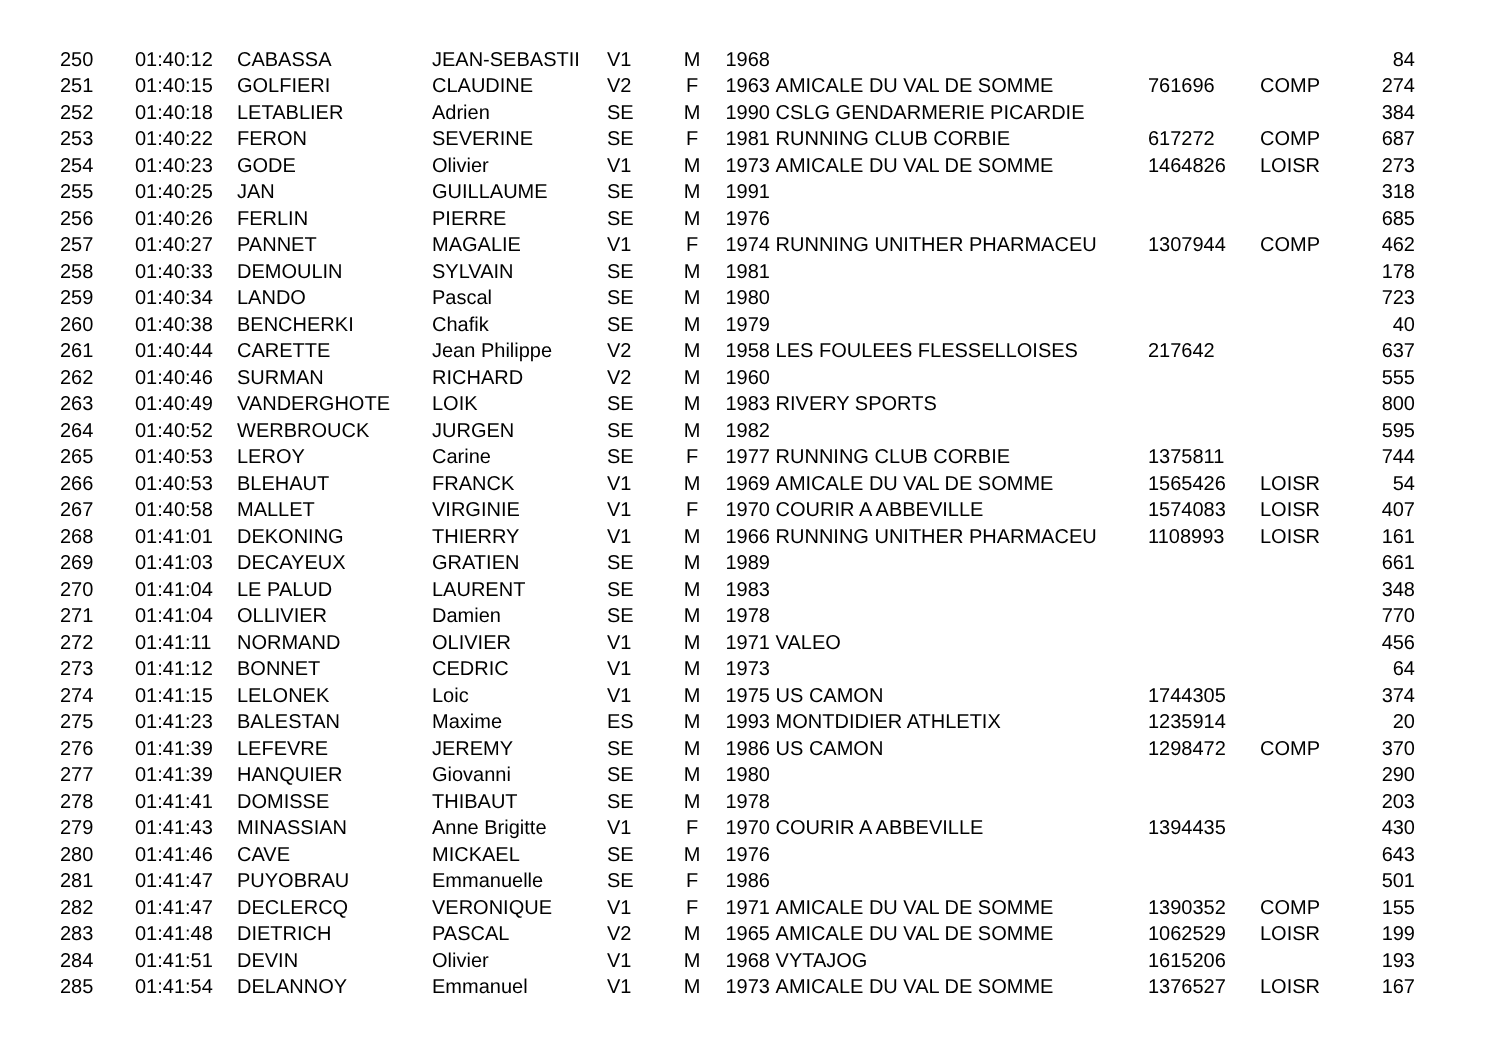| 250 | 01:40:12 | CABASSA | JEAN-SEBASTII | V1 | M | 1968 | | | | 84 |
| 251 | 01:40:15 | GOLFIERI | CLAUDINE | V2 | F | 1963 | AMICALE DU VAL DE SOMME | 761696 | COMP | 274 |
| 252 | 01:40:18 | LETABLIER | Adrien | SE | M | 1990 | CSLG GENDARMERIE PICARDIE | | | 384 |
| 253 | 01:40:22 | FERON | SEVERINE | SE | F | 1981 | RUNNING CLUB CORBIE | 617272 | COMP | 687 |
| 254 | 01:40:23 | GODE | Olivier | V1 | M | 1973 | AMICALE DU VAL DE SOMME | 1464826 | LOISR | 273 |
| 255 | 01:40:25 | JAN | GUILLAUME | SE | M | 1991 | | | | 318 |
| 256 | 01:40:26 | FERLIN | PIERRE | SE | M | 1976 | | | | 685 |
| 257 | 01:40:27 | PANNET | MAGALIE | V1 | F | 1974 | RUNNING UNITHER PHARMACEU | 1307944 | COMP | 462 |
| 258 | 01:40:33 | DEMOULIN | SYLVAIN | SE | M | 1981 | | | | 178 |
| 259 | 01:40:34 | LANDO | Pascal | SE | M | 1980 | | | | 723 |
| 260 | 01:40:38 | BENCHERKI | Chafik | SE | M | 1979 | | | | 40 |
| 261 | 01:40:44 | CARETTE | Jean Philippe | V2 | M | 1958 | LES FOULEES FLESSELLOISES | 217642 | | 637 |
| 262 | 01:40:46 | SURMAN | RICHARD | V2 | M | 1960 | | | | 555 |
| 263 | 01:40:49 | VANDERGHOTE | LOIK | SE | M | 1983 | RIVERY SPORTS | | | 800 |
| 264 | 01:40:52 | WERBROUCK | JURGEN | SE | M | 1982 | | | | 595 |
| 265 | 01:40:53 | LEROY | Carine | SE | F | 1977 | RUNNING CLUB CORBIE | 1375811 | | 744 |
| 266 | 01:40:53 | BLEHAUT | FRANCK | V1 | M | 1969 | AMICALE DU VAL DE SOMME | 1565426 | LOISR | 54 |
| 267 | 01:40:58 | MALLET | VIRGINIE | V1 | F | 1970 | COURIR A ABBEVILLE | 1574083 | LOISR | 407 |
| 268 | 01:41:01 | DEKONING | THIERRY | V1 | M | 1966 | RUNNING UNITHER PHARMACEU | 1108993 | LOISR | 161 |
| 269 | 01:41:03 | DECAYEUX | GRATIEN | SE | M | 1989 | | | | 661 |
| 270 | 01:41:04 | LE PALUD | LAURENT | SE | M | 1983 | | | | 348 |
| 271 | 01:41:04 | OLLIVIER | Damien | SE | M | 1978 | | | | 770 |
| 272 | 01:41:11 | NORMAND | OLIVIER | V1 | M | 1971 | VALEO | | | 456 |
| 273 | 01:41:12 | BONNET | CEDRIC | V1 | M | 1973 | | | | 64 |
| 274 | 01:41:15 | LELONEK | Loic | V1 | M | 1975 | US CAMON | 1744305 | | 374 |
| 275 | 01:41:23 | BALESTAN | Maxime | ES | M | 1993 | MONTDIDIER ATHLETIX | 1235914 | | 20 |
| 276 | 01:41:39 | LEFEVRE | JEREMY | SE | M | 1986 | US CAMON | 1298472 | COMP | 370 |
| 277 | 01:41:39 | HANQUIER | Giovanni | SE | M | 1980 | | | | 290 |
| 278 | 01:41:41 | DOMISSE | THIBAUT | SE | M | 1978 | | | | 203 |
| 279 | 01:41:43 | MINASSIAN | Anne Brigitte | V1 | F | 1970 | COURIR A ABBEVILLE | 1394435 | | 430 |
| 280 | 01:41:46 | CAVE | MICKAEL | SE | M | 1976 | | | | 643 |
| 281 | 01:41:47 | PUYOBRAU | Emmanuelle | SE | F | 1986 | | | | 501 |
| 282 | 01:41:47 | DECLERCQ | VERONIQUE | V1 | F | 1971 | AMICALE DU VAL DE SOMME | 1390352 | COMP | 155 |
| 283 | 01:41:48 | DIETRICH | PASCAL | V2 | M | 1965 | AMICALE DU VAL DE SOMME | 1062529 | LOISR | 199 |
| 284 | 01:41:51 | DEVIN | Olivier | V1 | M | 1968 | VYTAJOG | 1615206 | | 193 |
| 285 | 01:41:54 | DELANNOY | Emmanuel | V1 | M | 1973 | AMICALE DU VAL DE SOMME | 1376527 | LOISR | 167 |